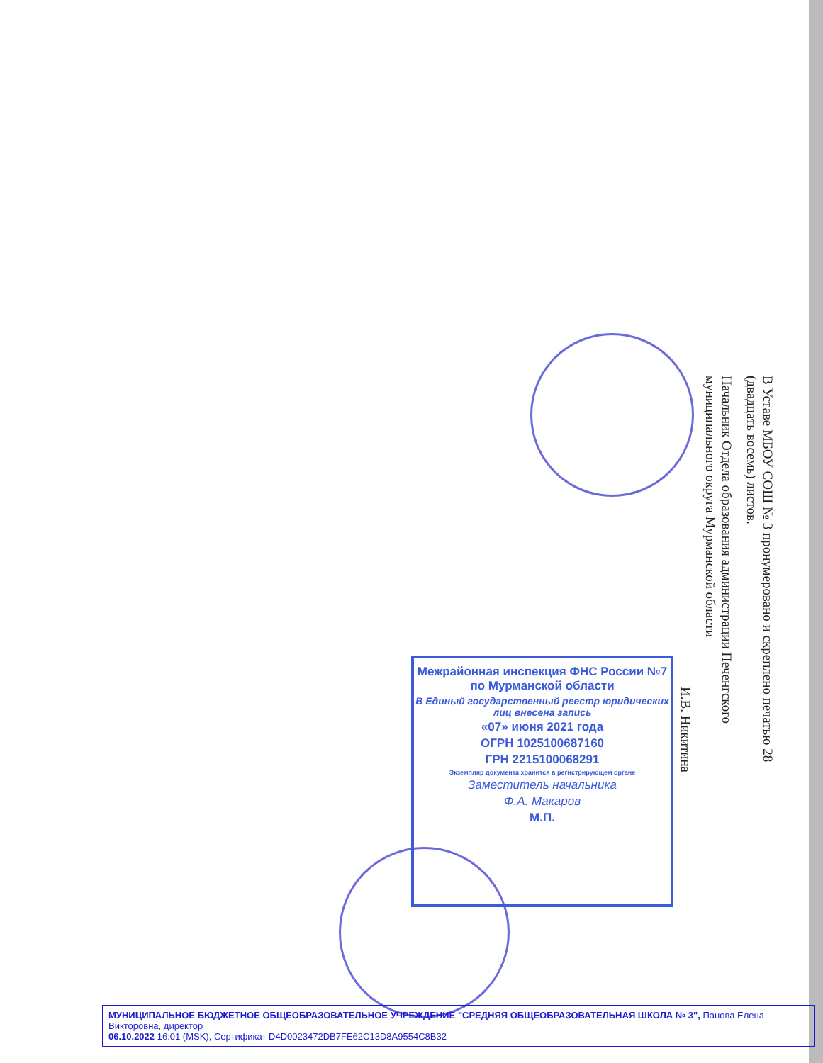В Уставе МБОУ СОШ № 3 пронумеровано и скреплено печатью 28 (двадцать восемь) листов.
Начальник Отдела образования администрации Печенгского муниципального округа Мурманской области
И.В. Никитина
Межрайонная инспекция ФНС России №7 по Мурманской области
В Единый государственный реестр юридических лиц внесена запись
«07» июня 2021 года
ОГРН 1025100687160
ГРН 2215100068291
Экземпляр документа хранится в регистрирующем органе
Заместитель начальника
Ф.А. Макаров
М.П.
МУНИЦИПАЛЬНОЕ БЮДЖЕТНОЕ ОБЩЕОБРАЗОВАТЕЛЬНОЕ УЧРЕЖДЕНИЕ "СРЕДНЯЯ ОБЩЕОБРАЗОВАТЕЛЬНАЯ ШКОЛА № 3", Панова Елена Викторовна, директор
06.10.2022 16:01 (MSK), Сертификат D4D0023472DB7FE62C13D8A9554C8B32